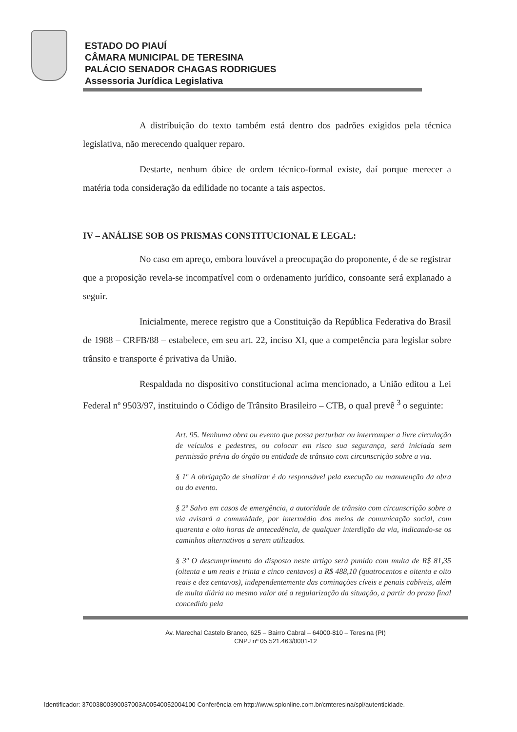ESTADO DO PIAUÍ
CÂMARA MUNICIPAL DE TERESINA
PALÁCIO SENADOR CHAGAS RODRIGUES
Assessoria Jurídica Legislativa
A distribuição do texto também está dentro dos padrões exigidos pela técnica legislativa, não merecendo qualquer reparo.
Destarte, nenhum óbice de ordem técnico-formal existe, daí porque merecer a matéria toda consideração da edilidade no tocante a tais aspectos.
IV – ANÁLISE SOB OS PRISMAS CONSTITUCIONAL E LEGAL:
No caso em apreço, embora louvável a preocupação do proponente, é de se registrar que a proposição revela-se incompatível com o ordenamento jurídico, consoante será explanado a seguir.
Inicialmente, merece registro que a Constituição da República Federativa do Brasil de 1988 – CRFB/88 – estabelece, em seu art. 22, inciso XI, que a competência para legislar sobre trânsito e transporte é privativa da União.
Respaldada no dispositivo constitucional acima mencionado, a União editou a Lei Federal nº 9503/97, instituindo o Código de Trânsito Brasileiro – CTB, o qual prevê <sup>3</sup> o seguinte:
Art. 95. Nenhuma obra ou evento que possa perturbar ou interromper a livre circulação de veículos e pedestres, ou colocar em risco sua segurança, será iniciada sem permissão prévia do órgão ou entidade de trânsito com circunscrição sobre a via.
§ 1º A obrigação de sinalizar é do responsável pela execução ou manutenção da obra ou do evento.
§ 2º Salvo em casos de emergência, a autoridade de trânsito com circunscrição sobre a via avisará a comunidade, por intermédio dos meios de comunicação social, com quarenta e oito horas de antecedência, de qualquer interdição da via, indicando-se os caminhos alternativos a serem utilizados.
§ 3º O descumprimento do disposto neste artigo será punido com multa de R$ 81,35 (oitenta e um reais e trinta e cinco centavos) a R$ 488,10 (quatrocentos e oitenta e oito reais e dez centavos), independentemente das cominações cíveis e penais cabíveis, além de multa diária no mesmo valor até a regularização da situação, a partir do prazo final concedido pela
Av. Marechal Castelo Branco, 625 – Bairro Cabral – 64000-810 – Teresina (PI)
CNPJ nº 05.521.463/0001-12
Identificador: 37003800390037003A00540052004100 Conferência em http://www.splonline.com.br/cmteresina/spl/autenticidade.